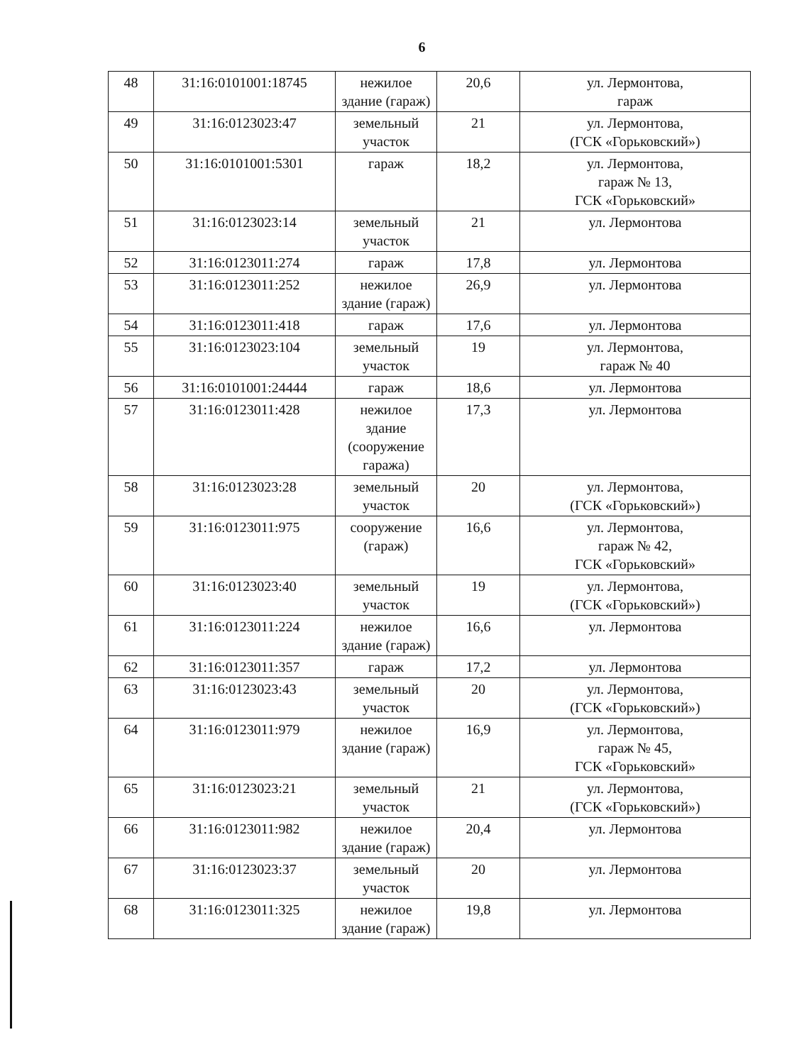6
| 48 | 31:16:0101001:18745 | нежилое здание (гараж) | 20,6 | ул. Лермонтова, гараж |
| 49 | 31:16:0123023:47 | земельный участок | 21 | ул. Лермонтова, (ГСК «Горьковский») |
| 50 | 31:16:0101001:5301 | гараж | 18,2 | ул. Лермонтова, гараж № 13, ГСК «Горьковский» |
| 51 | 31:16:0123023:14 | земельный участок | 21 | ул. Лермонтова |
| 52 | 31:16:0123011:274 | гараж | 17,8 | ул. Лермонтова |
| 53 | 31:16:0123011:252 | нежилое здание (гараж) | 26,9 | ул. Лермонтова |
| 54 | 31:16:0123011:418 | гараж | 17,6 | ул. Лермонтова |
| 55 | 31:16:0123023:104 | земельный участок | 19 | ул. Лермонтова, гараж № 40 |
| 56 | 31:16:0101001:24444 | гараж | 18,6 | ул. Лермонтова |
| 57 | 31:16:0123011:428 | нежилое здание (сооружение гаража) | 17,3 | ул. Лермонтова |
| 58 | 31:16:0123023:28 | земельный участок | 20 | ул. Лермонтова, (ГСК «Горьковский») |
| 59 | 31:16:0123011:975 | сооружение (гараж) | 16,6 | ул. Лермонтова, гараж № 42, ГСК «Горьковский» |
| 60 | 31:16:0123023:40 | земельный участок | 19 | ул. Лермонтова, (ГСК «Горьковский») |
| 61 | 31:16:0123011:224 | нежилое здание (гараж) | 16,6 | ул. Лермонтова |
| 62 | 31:16:0123011:357 | гараж | 17,2 | ул. Лермонтова |
| 63 | 31:16:0123023:43 | земельный участок | 20 | ул. Лермонтова, (ГСК «Горьковский») |
| 64 | 31:16:0123011:979 | нежилое здание (гараж) | 16,9 | ул. Лермонтова, гараж № 45, ГСК «Горьковский» |
| 65 | 31:16:0123023:21 | земельный участок | 21 | ул. Лермонтова, (ГСК «Горьковский») |
| 66 | 31:16:0123011:982 | нежилое здание (гараж) | 20,4 | ул. Лермонтова |
| 67 | 31:16:0123023:37 | земельный участок | 20 | ул. Лермонтова |
| 68 | 31:16:0123011:325 | нежилое здание (гараж) | 19,8 | ул. Лермонтова |